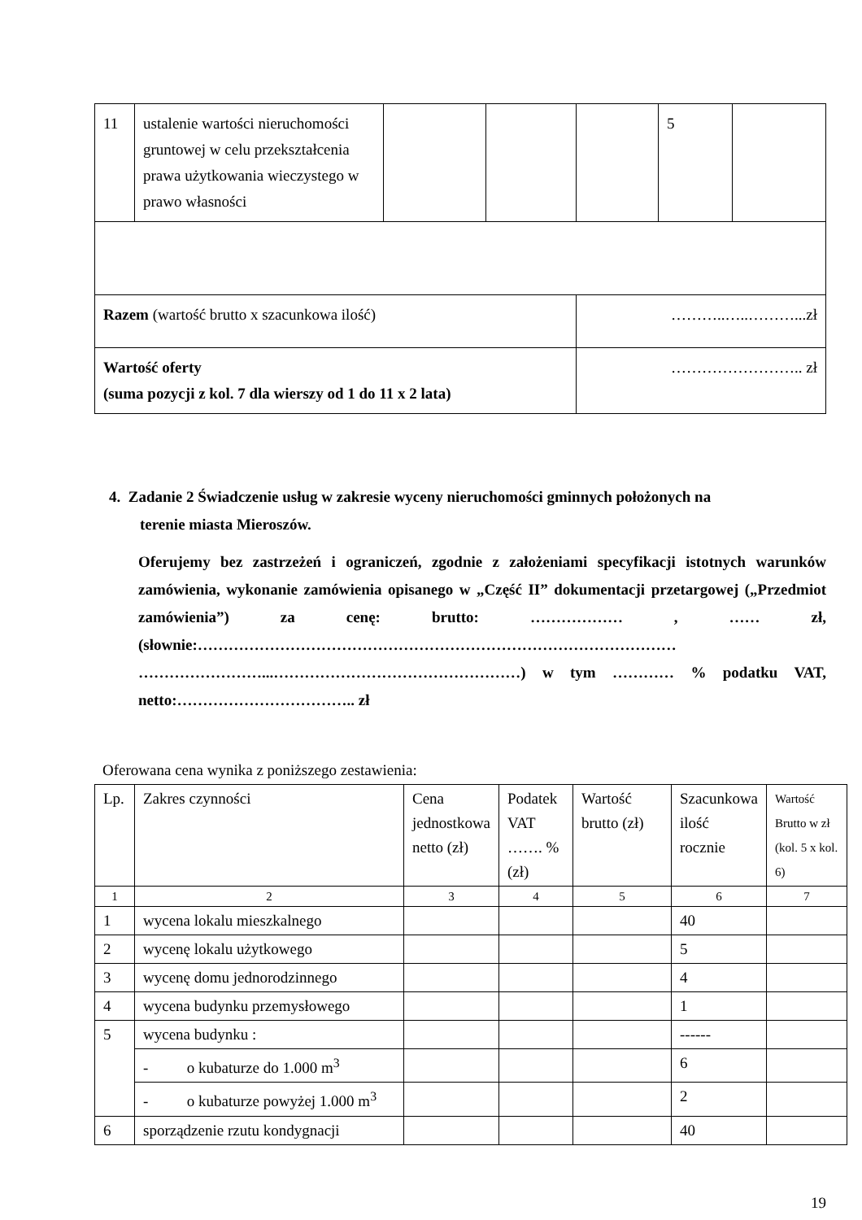| 11 | ustalenie wartości nieruchomości gruntowej w celu przekształcenia prawa użytkowania wieczystego w prawo własności | | | | 5 | |
| Razem (wartość brutto x szacunkowa ilość) | | | | ………..…..………...zł | | |
| Wartość oferty (suma pozycji z kol. 7 dla wierszy od 1 do 11 x 2 lata) | | | | …………………….. zł | | |
4. Zadanie 2 Świadczenie usług w zakresie wyceny nieruchomości gminnych położonych na
terenie miasta Mieroszów.
Oferujemy bez zastrzeżeń i ograniczeń, zgodnie z założeniami specyfikacji istotnych warunków zamówienia, wykonanie zamówienia opisanego w „Część II” dokumentacji przetargowej („Przedmiot zamówienia”) za cenę: brutto: ……………… , …… zł, (słownie:………………………………………………………………………………… ……………………...…………………………………………) w tym ………… % podatku VAT, netto:…………………………….. zł
Oferowana cena wynika z poniższego zestawienia:
| Lp. | Zakres czynności | Cena jednostkowa netto (zł) | Podatek VAT ……. % (zł) | Wartość brutto (zł) | Szacunkowa ilość rocznie | Wartość Brutto w zł (kol. 5 x kol. 6) |
| 1 | 2 | 3 | 4 | 5 | 6 | 7 |
| 1 | wycena lokalu mieszkalnego | | | | 40 | |
| 2 | wycenę lokalu użytkowego | | | | 5 | |
| 3 | wycenę domu jednorodzinnego | | | | 4 | |
| 4 | wycena budynku przemysłowego | | | | 1 | |
| 5 | wycena budynku : | | | | ------ | |
| | - o kubaturze do 1.000 m<sup>3</sup> | | | | 6 | |
| | - o kubaturze powyżej 1.000 m<sup>3</sup> | | | | 2 | |
| 6 | sporządzenie rzutu kondygnacji | | | | 40 | |
19